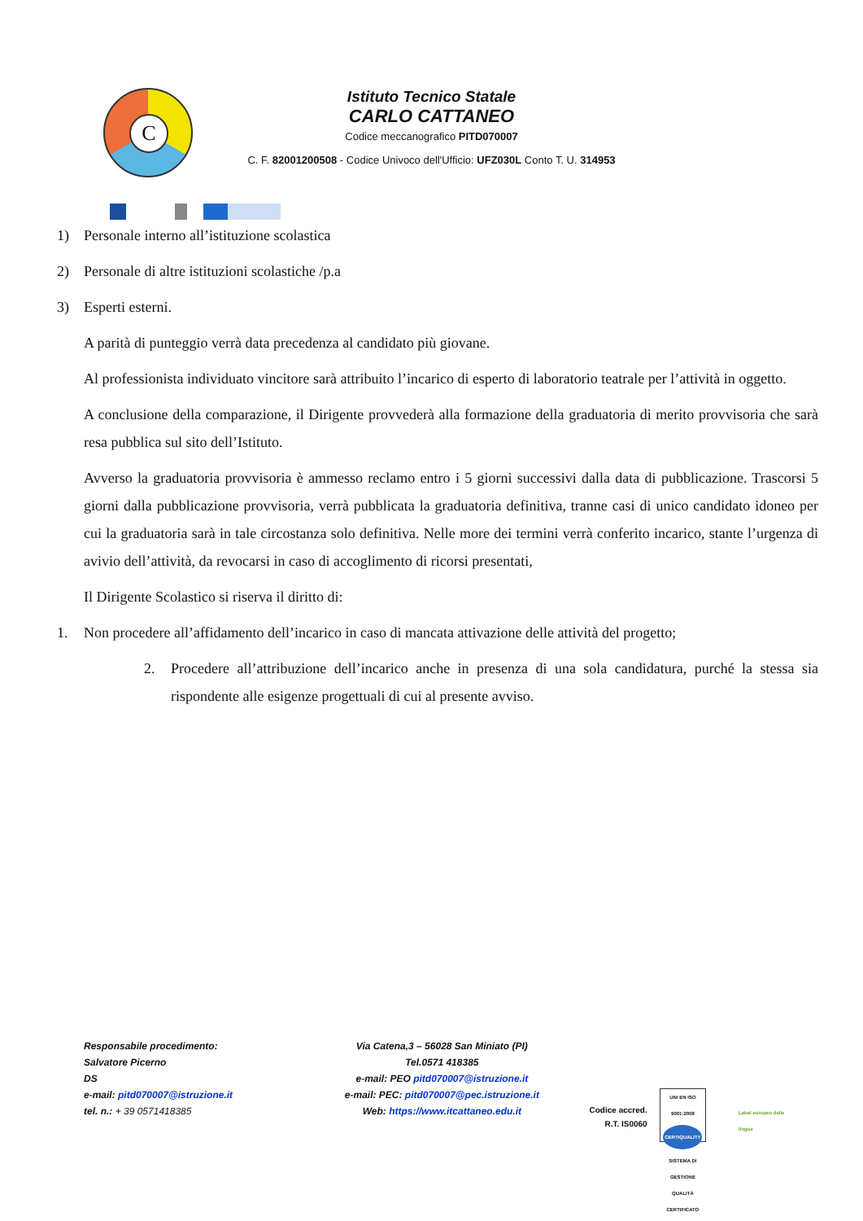C
Istituto Tecnico Statale
CARLO CATTANEO
Codice meccanografico PITD070007
C. F. 82001200508 - Codice Univoco dell'Ufficio: UFZ030L Conto T. U. 314953
1) Personale interno all’istituzione scolastica
2) Personale di altre istituzioni scolastiche /p.a
3) Esperti esterni.
A parità di punteggio verrà data precedenza al candidato più giovane.
Al professionista individuato vincitore sarà attribuito l’incarico di esperto di laboratorio teatrale per l’attività in oggetto.
A conclusione della comparazione, il Dirigente provvederà alla formazione della graduatoria di merito provvisoria che sarà resa pubblica sul sito dell’Istituto.
Avverso la graduatoria provvisoria è ammesso reclamo entro i 5 giorni successivi dalla data di pubblicazione. Trascorsi 5 giorni dalla pubblicazione provvisoria, verrà pubblicata la graduatoria definitiva, tranne casi di unico candidato idoneo per cui la graduatoria sarà in tale circostanza solo definitiva. Nelle more dei termini verrà conferito incarico, stante l’urgenza di avivio dell’attività, da revocarsi in caso di accoglimento di ricorsi presentati,
Il Dirigente Scolastico si riserva il diritto di:
1. Non procedere all’affidamento dell’incarico in caso di mancata attivazione delle attività del progetto;
2. Procedere all’attribuzione dell’incarico anche in presenza di una sola candidatura, purché la stessa sia rispondente alle esigenze progettuali di cui al presente avviso.
Responsabile procedimento:
Salvatore Picerno
DS
e-mail: pitd070007@istruzione.it
tel. n.: + 39 0571418385
Via Catena,3 – 56028 San Miniato (PI)
Tel.0571 418385
e-mail: PEO pitd070007@istruzione.it
e-mail: PEC: pitd070007@pec.istruzione.it
Web: https://www.itcattaneo.edu.it
Codice accred.
R.T. IS0060
UNI EN ISO 9001:2008
CERTIQUALITY
SISTEMA DI GESTIONE QUALITÀ CERTIFICATO
Label europeo delle lingue